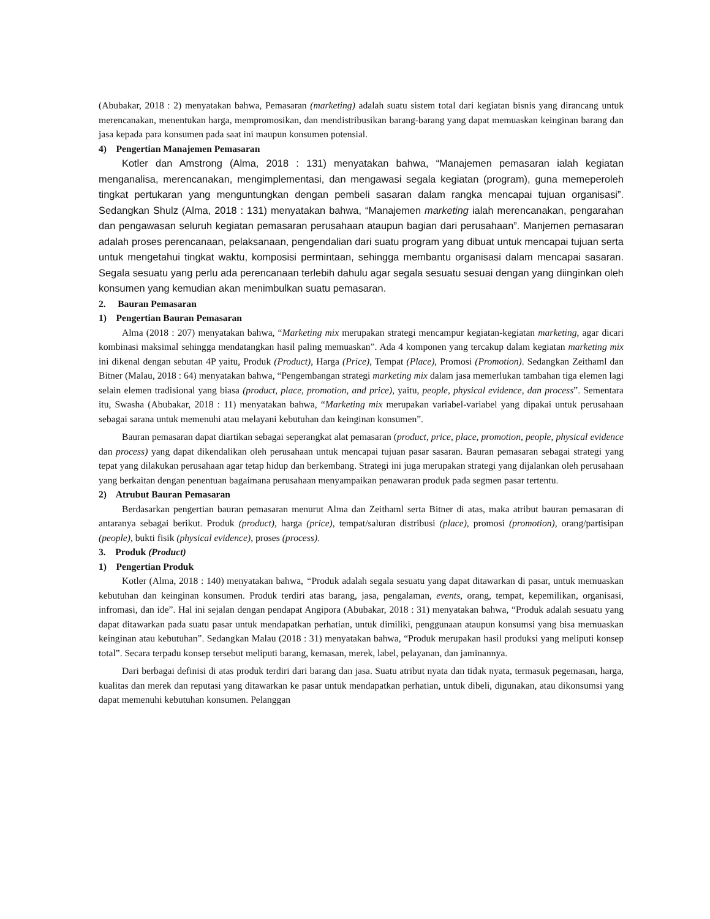(Abubakar, 2018 : 2) menyatakan bahwa, Pemasaran (marketing) adalah suatu sistem total dari kegiatan bisnis yang dirancang untuk merencanakan, menentukan harga, mempromosikan, dan mendistribusikan barang-barang yang dapat memuaskan keinginan barang dan jasa kepada para konsumen pada saat ini maupun konsumen potensial.
4) Pengertian Manajemen Pemasaran
Kotler dan Amstrong (Alma, 2018 : 131) menyatakan bahwa, “Manajemen pemasaran ialah kegiatan menganalisa, merencanakan, mengimplementasi, dan mengawasi segala kegiatan (program), guna memeperoleh tingkat pertukaran yang menguntungkan dengan pembeli sasaran dalam rangka mencapai tujuan organisasi”. Sedangkan Shulz (Alma, 2018 : 131) menyatakan bahwa, “Manajemen marketing ialah merencanakan, pengarahan dan pengawasan seluruh kegiatan pemasaran perusahaan ataupun bagian dari perusahaan”. Manjemen pemasaran adalah proses perencanaan, pelaksanaan, pengendalian dari suatu program yang dibuat untuk mencapai tujuan serta untuk mengetahui tingkat waktu, komposisi permintaan, sehingga membantu organisasi dalam mencapai sasaran. Segala sesuatu yang perlu ada perencanaan terlebih dahulu agar segala sesuatu sesuai dengan yang diinginkan oleh konsumen yang kemudian akan menimbulkan suatu pemasaran.
2. Bauran Pemasaran
1) Pengertian Bauran Pemasaran
Alma (2018 : 207) menyatakan bahwa, “Marketing mix merupakan strategi mencampur kegiatan-kegiatan marketing, agar dicari kombinasi maksimal sehingga mendatangkan hasil paling memuaskan”. Ada 4 komponen yang tercakup dalam kegiatan marketing mix ini dikenal dengan sebutan 4P yaitu, Produk (Product), Harga (Price), Tempat (Place), Promosi (Promotion). Sedangkan Zeithaml dan Bitner (Malau, 2018 : 64) menyatakan bahwa, “Pengembangan strategi marketing mix dalam jasa memerlukan tambahan tiga elemen lagi selain elemen tradisional yang biasa (product, place, promotion, and price), yaitu, people, physical evidence, dan process”. Sementara itu, Swasha (Abubakar, 2018 : 11) menyatakan bahwa, “Marketing mix merupakan variabel-variabel yang dipakai untuk perusahaan sebagai sarana untuk memenuhi atau melayani kebutuhan dan keinginan konsumen”.
Bauran pemasaran dapat diartikan sebagai seperangkat alat pemasaran (product, price, place, promotion, people, physical evidence dan process) yang dapat dikendalikan oleh perusahaan untuk mencapai tujuan pasar sasaran. Bauran pemasaran sebagai strategi yang tepat yang dilakukan perusahaan agar tetap hidup dan berkembang. Strategi ini juga merupakan strategi yang dijalankan oleh perusahaan yang berkaitan dengan penentuan bagaimana perusahaan menyampaikan penawaran produk pada segmen pasar tertentu.
2) Atrubut Bauran Pemasaran
Berdasarkan pengertian bauran pemasaran menurut Alma dan Zeithaml serta Bitner di atas, maka atribut bauran pemasaran di antaranya sebagai berikut. Produk (product), harga (price), tempat/saluran distribusi (place), promosi (promotion), orang/partisipan (people), bukti fisik (physical evidence), proses (process).
3. Produk (Product)
1) Pengertian Produk
Kotler (Alma, 2018 : 140) menyatakan bahwa, “Produk adalah segala sesuatu yang dapat ditawarkan di pasar, untuk memuaskan kebutuhan dan keinginan konsumen. Produk terdiri atas barang, jasa, pengalaman, events, orang, tempat, kepemilikan, organisasi, infromasi, dan ide”. Hal ini sejalan dengan pendapat Angipora (Abubakar, 2018 : 31) menyatakan bahwa, “Produk adalah sesuatu yang dapat ditawarkan pada suatu pasar untuk mendapatkan perhatian, untuk dimiliki, penggunaan ataupun konsumsi yang bisa memuaskan keinginan atau kebutuhan”. Sedangkan Malau (2018 : 31) menyatakan bahwa, “Produk merupakan hasil produksi yang meliputi konsep total”. Secara terpadu konsep tersebut meliputi barang, kemasan, merek, label, pelayanan, dan jaminannya.
Dari berbagai definisi di atas produk terdiri dari barang dan jasa. Suatu atribut nyata dan tidak nyata, termasuk pegemasan, harga, kualitas dan merek dan reputasi yang ditawarkan ke pasar untuk mendapatkan perhatian, untuk dibeli, digunakan, atau dikonsumsi yang dapat memenuhi kebutuhan konsumen. Pelanggan